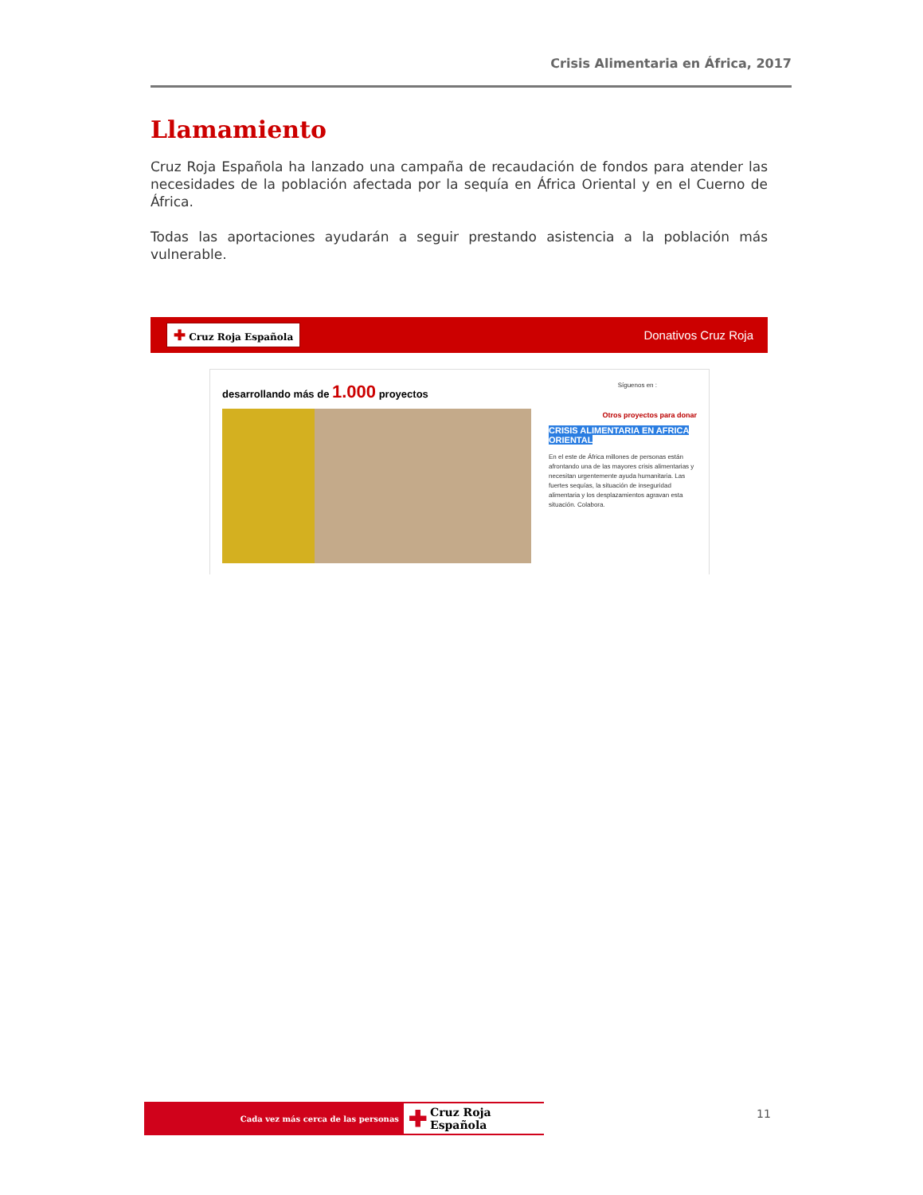Crisis Alimentaria en África, 2017
Llamamiento
Cruz Roja Española ha lanzado una campaña de recaudación de fondos para atender las necesidades de la población afectada por la sequía en África Oriental y en el Cuerno de África.
Todas las aportaciones ayudarán a seguir prestando asistencia a la población más vulnerable.
✚ Cruz Roja Española
Donativos Cruz Roja
desarrollando más de 1.000 proyectos
Síguenos en :
Otros proyectos para donar
CRISIS ALIMENTARIA EN AFRICA ORIENTAL
En el este de África millones de personas están afrontando una de las mayores crisis alimentarias y necesitan urgentemente ayuda humanitaria. Las fuertes sequías, la situación de inseguridad alimentaria y los desplazamientos agravan esta situación. Colabora.
Cada vez más cerca de las personas
✚ Cruz Roja Española
11